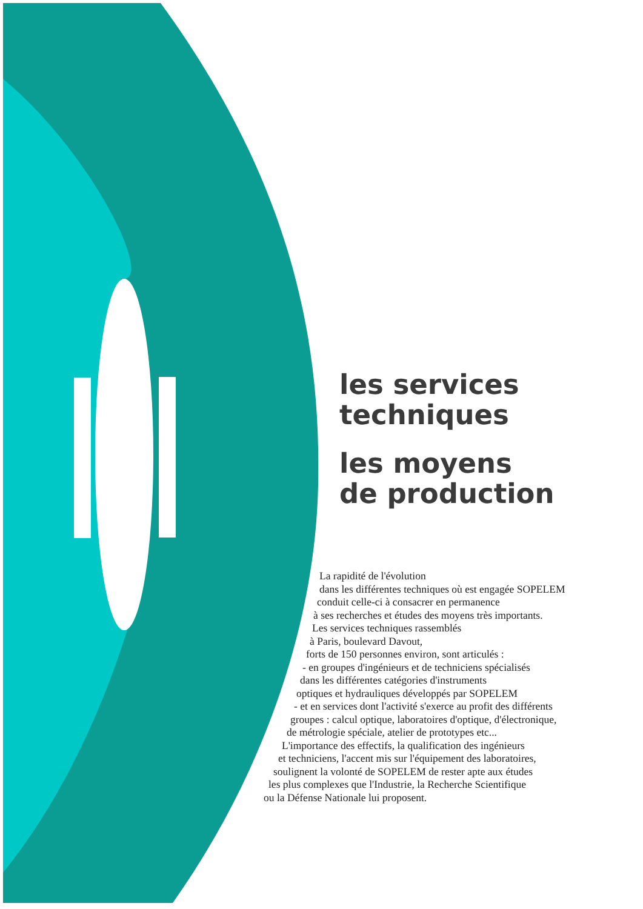les services
techniques
les moyens
de production
La rapidité de l'évolution
dans les différentes techniques où est engagée SOPELEM
conduit celle-ci à consacrer en permanence
à ses recherches et études des moyens très importants.
Les services techniques rassemblés
à Paris, boulevard Davout,
forts de 150 personnes environ, sont articulés :
- en groupes d'ingénieurs et de techniciens spécialisés
dans les différentes catégories d'instruments
optiques et hydrauliques développés par SOPELEM
- et en services dont l'activité s'exerce au profit des différents
groupes : calcul optique, laboratoires d'optique, d'électronique,
de métrologie spéciale, atelier de prototypes etc...
L'importance des effectifs, la qualification des ingénieurs
et techniciens, l'accent mis sur l'équipement des laboratoires,
soulignent la volonté de SOPELEM de rester apte aux études
les plus complexes que l'Industrie, la Recherche Scientifique
ou la Défense Nationale lui proposent.